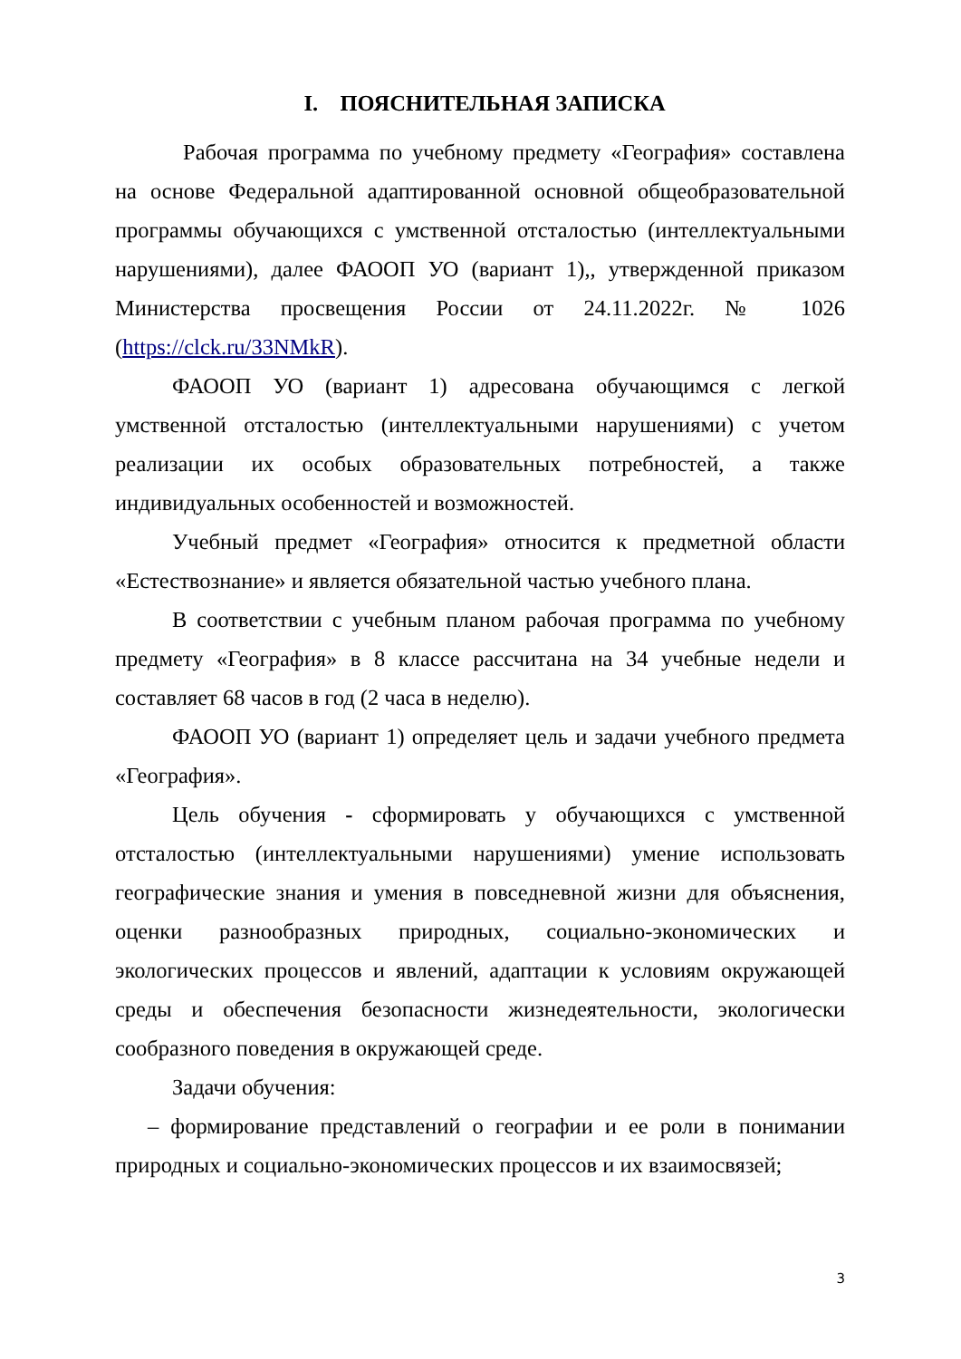I. ПОЯСНИТЕЛЬНАЯ ЗАПИСКА
Рабочая программа по учебному предмету «География» составлена на основе Федеральной адаптированной основной общеобразовательной программы обучающихся с умственной отсталостью (интеллектуальными нарушениями), далее ФАООП УО (вариант 1),, утвержденной приказом Министерства просвещения России от 24.11.2022г. № 1026 (https://clck.ru/33NMkR).
ФАООП УО (вариант 1) адресована обучающимся с легкой умственной отсталостью (интеллектуальными нарушениями) с учетом реализации их особых образовательных потребностей, а также индивидуальных особенностей и возможностей.
Учебный предмет «География» относится к предметной области «Естествознание» и является обязательной частью учебного плана.
В соответствии с учебным планом рабочая программа по учебному предмету «География» в 8 классе рассчитана на 34 учебные недели и составляет 68 часов в год (2 часа в неделю).
ФАООП УО (вариант 1) определяет цель и задачи учебного предмета «География».
Цель обучения - сформировать у обучающихся с умственной отсталостью (интеллектуальными нарушениями) умение использовать географические знания и умения в повседневной жизни для объяснения, оценки разнообразных природных, социально-экономических и экологических процессов и явлений, адаптации к условиям окружающей среды и обеспечения безопасности жизнедеятельности, экологически сообразного поведения в окружающей среде.
Задачи обучения:
– формирование представлений о географии и ее роли в понимании природных и социально-экономических процессов и их взаимосвязей;
3